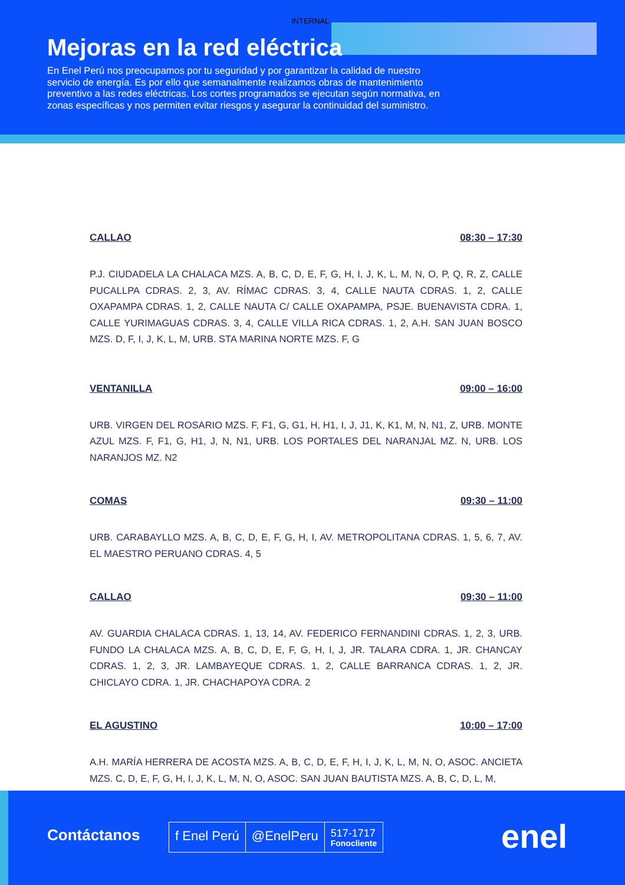INTERNAL
Mejoras en la red eléctrica
En Enel Perú nos preocupamos por tu seguridad y por garantizar la calidad de nuestro servicio de energía. Es por ello que semanalmente realizamos obras de mantenimiento preventivo a las redes eléctricas. Los cortes programados se ejecutan según normativa, en zonas específicas y nos permiten evitar riesgos y asegurar la continuidad del suministro.
CALLAO 08:30 – 17:30
P.J. CIUDADELA LA CHALACA MZS. A, B, C, D, E, F, G, H, I, J, K, L, M, N, O, P, Q, R, Z, CALLE PUCALLPA CDRAS. 2, 3, AV. RÍMAC CDRAS. 3, 4, CALLE NAUTA CDRAS. 1, 2, CALLE OXAPAMPA CDRAS. 1, 2, CALLE NAUTA C/ CALLE OXAPAMPA, PSJE. BUENAVISTA CDRA. 1, CALLE YURIMAGUAS CDRAS. 3, 4, CALLE VILLA RICA CDRAS. 1, 2, A.H. SAN JUAN BOSCO MZS. D, F, I, J, K, L, M, URB. STA MARINA NORTE MZS. F, G
VENTANILLA 09:00 – 16:00
URB. VIRGEN DEL ROSARIO MZS. F, F1, G, G1, H, H1, I, J, J1, K, K1, M, N, N1, Z, URB. MONTE AZUL MZS. F, F1, G, H1, J, N, N1, URB. LOS PORTALES DEL NARANJAL MZ. N, URB. LOS NARANJOS MZ. N2
COMAS 09:30 – 11:00
URB. CARABAYLLO MZS. A, B, C, D, E, F, G, H, I, AV. METROPOLITANA CDRAS. 1, 5, 6, 7, AV. EL MAESTRO PERUANO CDRAS. 4, 5
CALLAO 09:30 – 11:00
AV. GUARDIA CHALACA CDRAS. 1, 13, 14, AV. FEDERICO FERNANDINI CDRAS. 1, 2, 3, URB. FUNDO LA CHALACA MZS. A, B, C, D, E, F, G, H, I, J, JR. TALARA CDRA. 1, JR. CHANCAY CDRAS. 1, 2, 3, JR. LAMBAYEQUE CDRAS. 1, 2, CALLE BARRANCA CDRAS. 1, 2, JR. CHICLAYO CDRA. 1, JR. CHACHAPOYA CDRA. 2
EL AGUSTINO 10:00 – 17:00
A.H. MARÍA HERRERA DE ACOSTA MZS. A, B, C, D, E, F, H, I, J, K, L, M, N, O, ASOC. ANCIETA MZS. C, D, E, F, G, H, I, J, K, L, M, N, O, ASOC. SAN JUAN BAUTISTA MZS. A, B, C, D, L, M,
Contáctanos
f Enel Perú @EnelPeru
517-1717
Fonocliente
enel